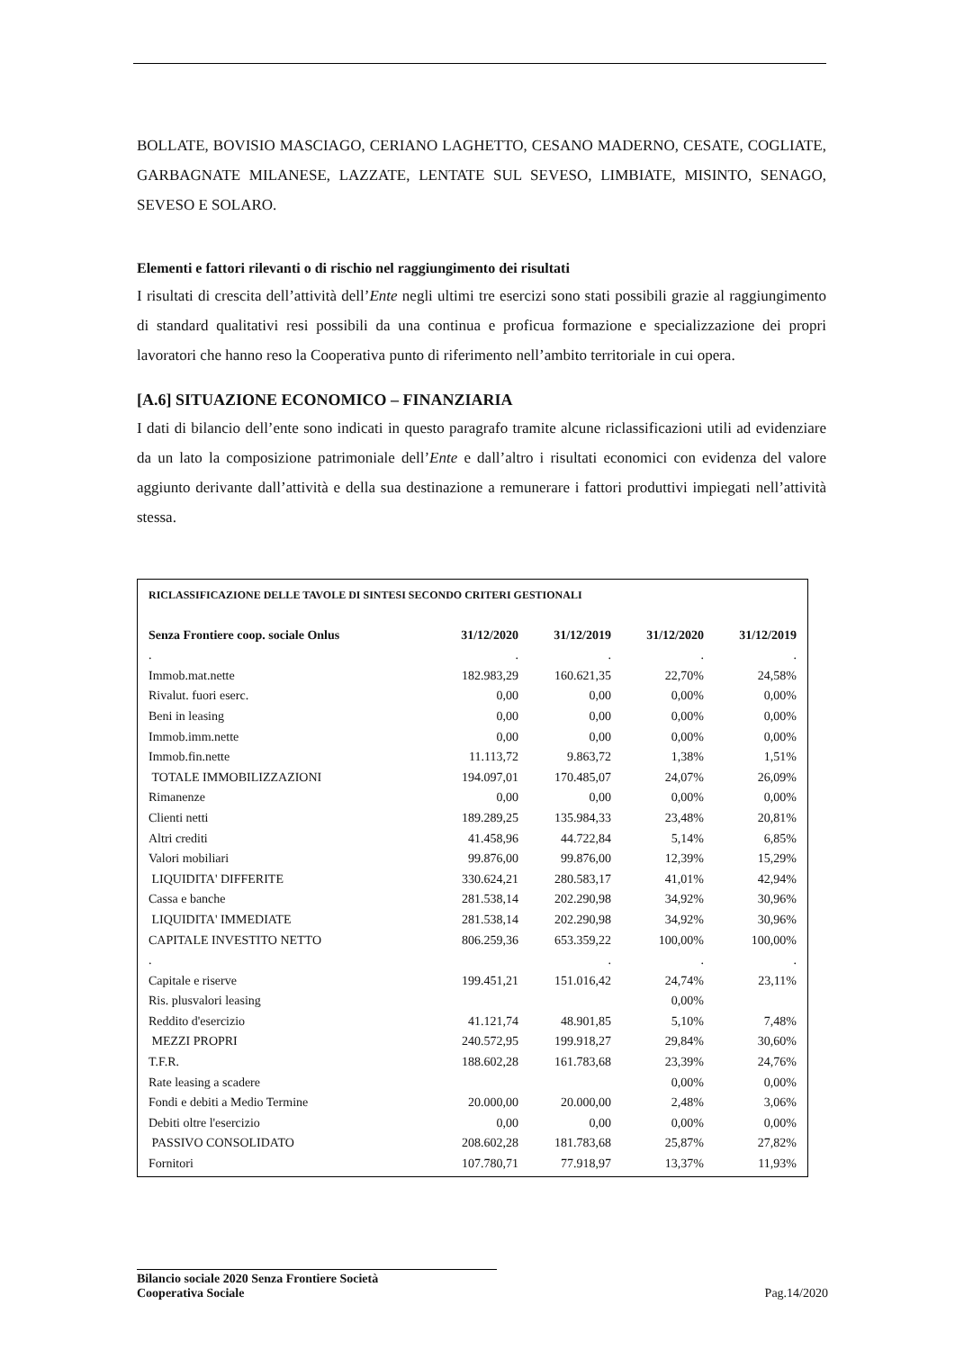BOLLATE, BOVISIO MASCIAGO, CERIANO LAGHETTO, CESANO MADERNO, CESATE, COGLIATE, GARBAGNATE MILANESE, LAZZATE, LENTATE SUL SEVESO, LIMBIATE, MISINTO, SENAGO, SEVESO E SOLARO.
Elementi e fattori rilevanti o di rischio nel raggiungimento dei risultati
I risultati di crescita dell’attività dell’Ente negli ultimi tre esercizi sono stati possibili grazie al raggiungimento di standard qualitativi resi possibili da una continua e proficua formazione e specializzazione dei propri lavoratori che hanno reso la Cooperativa punto di riferimento nell’ambito territoriale in cui opera.
[A.6] SITUAZIONE ECONOMICO – FINANZIARIA
I dati di bilancio dell’ente sono indicati in questo paragrafo tramite alcune riclassificazioni utili ad evidenziare da un lato la composizione patrimoniale dell’Ente e dall’altro i risultati economici con evidenza del valore aggiunto derivante dall’attività e della sua destinazione a remunerare i fattori produttivi impiegati nell’attività stessa.
| RICLASSIFICAZIONE DELLE TAVOLE DI SINTESI SECONDO CRITERI GESTIONALI | | | | |
| --- | --- | --- | --- | --- |
| Senza Frontiere coop. sociale Onlus | 31/12/2020 | 31/12/2019 | 31/12/2020 | 31/12/2019 |
| . | . | . | . | . |
| Immob.mat.nette | 182.983,29 | 160.621,35 | 22,70% | 24,58% |
| Rivalut. fuori eserc. | 0,00 | 0,00 | 0,00% | 0,00% |
| Beni in leasing | 0,00 | 0,00 | 0,00% | 0,00% |
| Immob.imm.nette | 0,00 | 0,00 | 0,00% | 0,00% |
| Immob.fin.nette | 11.113,72 | 9.863,72 | 1,38% | 1,51% |
| TOTALE IMMOBILIZZAZIONI | 194.097,01 | 170.485,07 | 24,07% | 26,09% |
| Rimanenze | 0,00 | 0,00 | 0,00% | 0,00% |
| Clienti netti | 189.289,25 | 135.984,33 | 23,48% | 20,81% |
| Altri crediti | 41.458,96 | 44.722,84 | 5,14% | 6,85% |
| Valori mobiliari | 99.876,00 | 99.876,00 | 12,39% | 15,29% |
| LIQUIDITA' DIFFERITE | 330.624,21 | 280.583,17 | 41,01% | 42,94% |
| Cassa e banche | 281.538,14 | 202.290,98 | 34,92% | 30,96% |
| LIQUIDITA' IMMEDIATE | 281.538,14 | 202.290,98 | 34,92% | 30,96% |
| CAPITALE INVESTITO NETTO | 806.259,36 | 653.359,22 | 100,00% | 100,00% |
| . | | . | . | . |
| Capitale e riserve | 199.451,21 | 151.016,42 | 24,74% | 23,11% |
| Ris. plusvalori leasing | | | 0,00% | |
| Reddito d'esercizio | 41.121,74 | 48.901,85 | 5,10% | 7,48% |
| MEZZI PROPRI | 240.572,95 | 199.918,27 | 29,84% | 30,60% |
| T.F.R. | 188.602,28 | 161.783,68 | 23,39% | 24,76% |
| Rate leasing a scadere | | | 0,00% | 0,00% |
| Fondi e debiti a Medio Termine | 20.000,00 | 20.000,00 | 2,48% | 3,06% |
| Debiti oltre l'esercizio | 0,00 | 0,00 | 0,00% | 0,00% |
| PASSIVO CONSOLIDATO | 208.602,28 | 181.783,68 | 25,87% | 27,82% |
| Fornitori | 107.780,71 | 77.918,97 | 13,37% | 11,93% |
Bilancio sociale 2020 Senza Frontiere Società
Cooperativa Sociale
Pag.14/2020